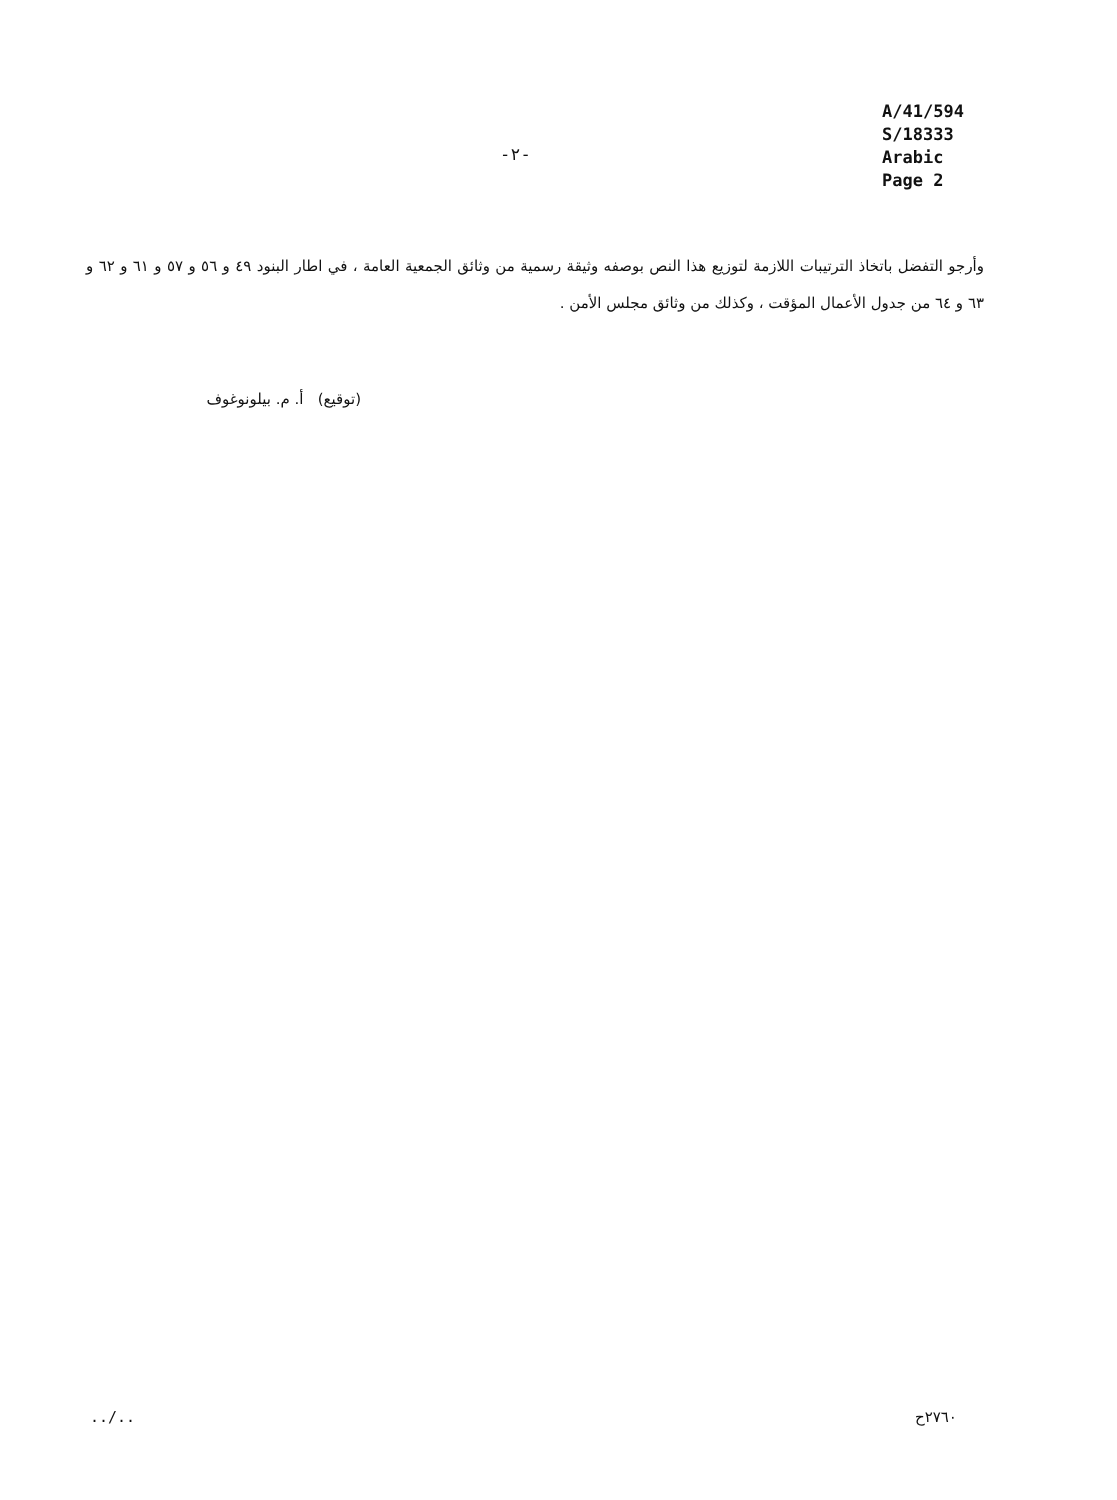A/41/594
S/18333
Arabic
Page 2
-٢-
وأرجو التفضل باتخاذ الترتيبات اللازمة لتوزيع هذا النص بوصفه وثيقة رسمية من وثائق الجمعية العامة ، في اطار البنود ٤٩ و ٥٦ و ٥٧ و ٦١ و ٦٢ و ٦٣ و ٦٤ من جدول الأعمال المؤقت ، وكذلك من وثائق مجلس الأمن .
(توقيع) أ. م. بيلونوغوف
../.. ٢٧٦٠ح